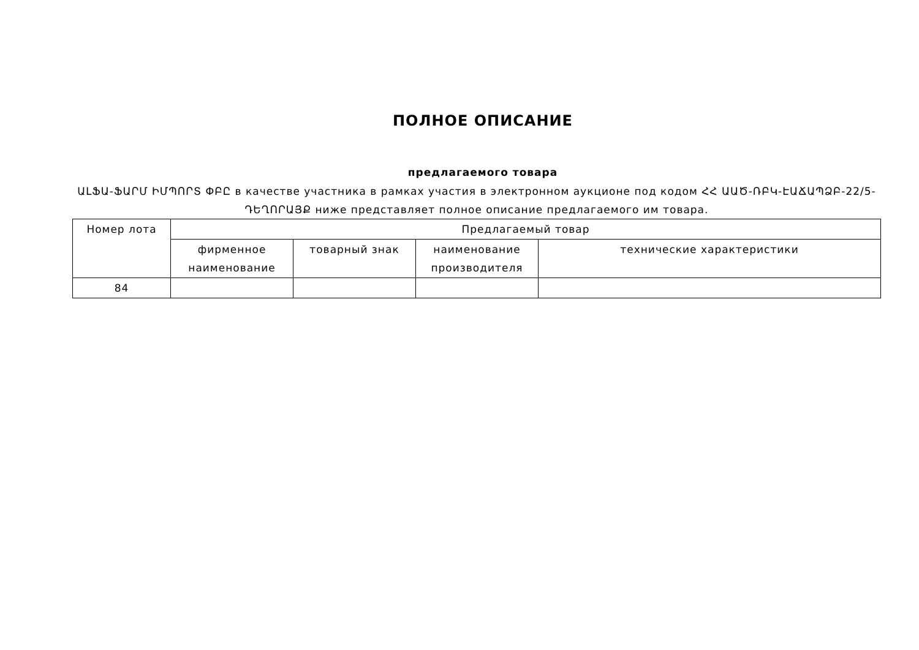ПОЛНОЕ ОПИСАНИЕ
предлагаемого товара
ԱԼՖԱ-ՖԱՐՄ ԻՄՊՈՐՏ ՓԲԸ в качестве участника в рамках участия в электронном аукционе под кодом ՀՀ ԱԱԾ-ՌԲԿ-ԷԱՃԱՊՁԲ-22/5-ԴԵՂՈՐԱՅՔ ниже представляет полное описание предлагаемого им товара.
| Номер лота | Предлагаемый товар | | | |
| --- | --- | --- | --- | --- |
| | фирменное наименование | товарный знак | наименование производителя | технические характеристики |
| 84 | | | | |